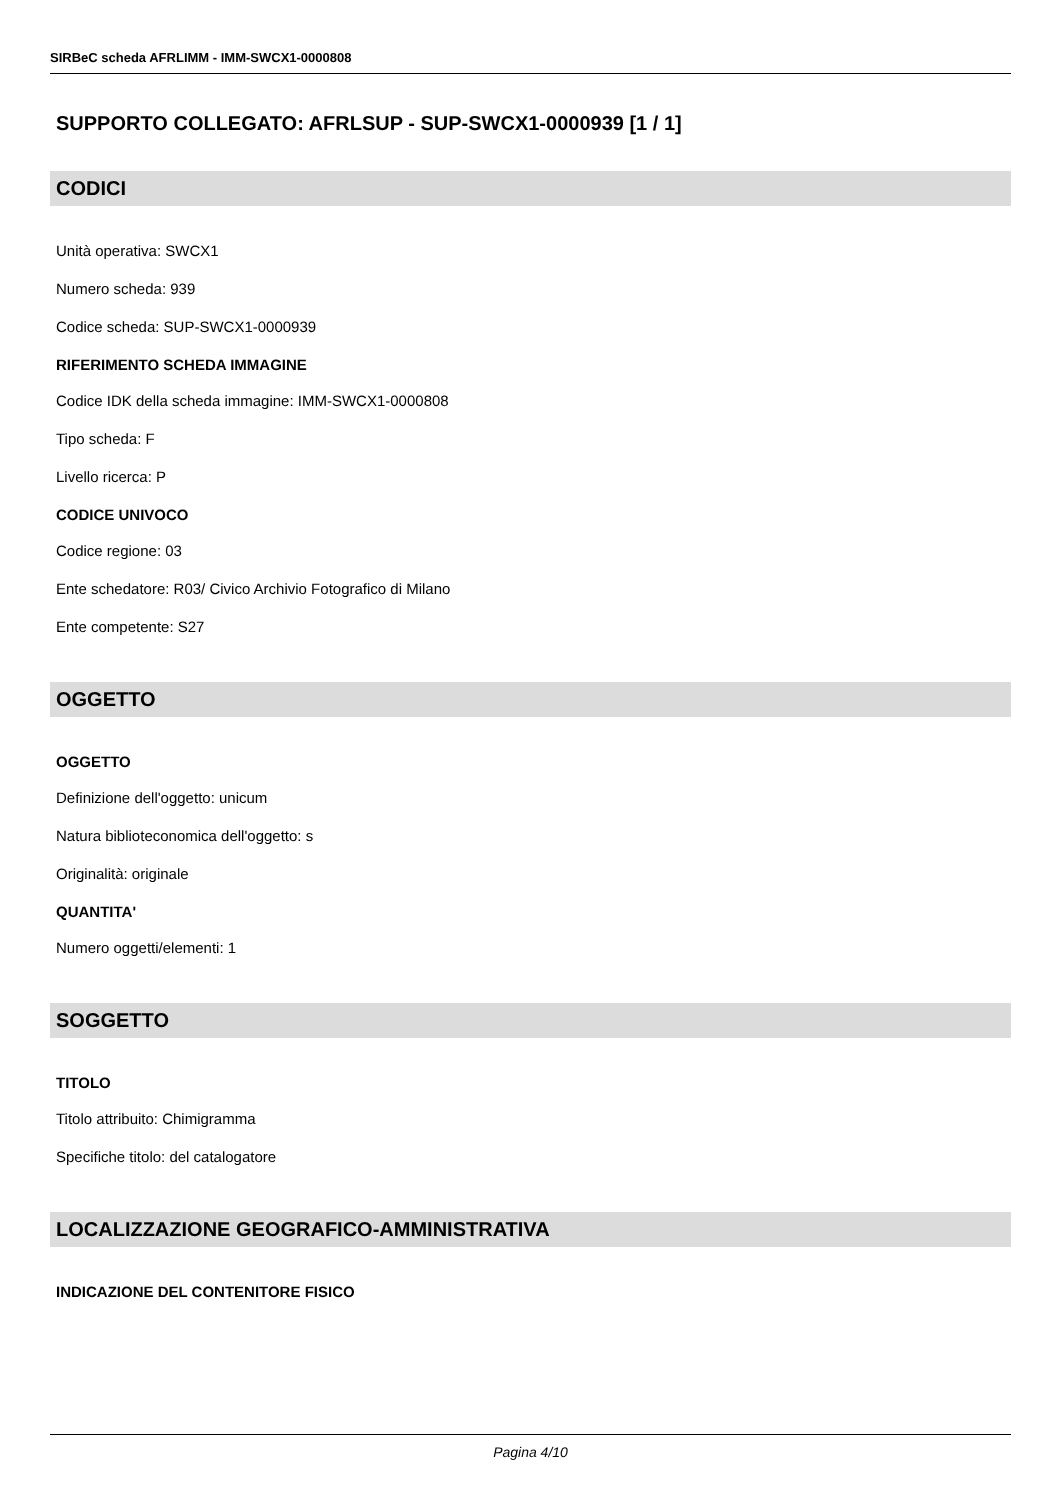SIRBeC scheda AFRLIMM - IMM-SWCX1-0000808
SUPPORTO COLLEGATO: AFRLSUP - SUP-SWCX1-0000939 [1 / 1]
CODICI
Unità operativa: SWCX1
Numero scheda: 939
Codice scheda: SUP-SWCX1-0000939
RIFERIMENTO SCHEDA IMMAGINE
Codice IDK della scheda immagine: IMM-SWCX1-0000808
Tipo scheda: F
Livello ricerca: P
CODICE UNIVOCO
Codice regione: 03
Ente schedatore: R03/ Civico Archivio Fotografico di Milano
Ente competente: S27
OGGETTO
OGGETTO
Definizione dell'oggetto: unicum
Natura biblioteconomica dell'oggetto: s
Originalità: originale
QUANTITA'
Numero oggetti/elementi: 1
SOGGETTO
TITOLO
Titolo attribuito: Chimigramma
Specifiche titolo: del catalogatore
LOCALIZZAZIONE GEOGRAFICO-AMMINISTRATIVA
INDICAZIONE DEL CONTENITORE FISICO
Pagina 4/10